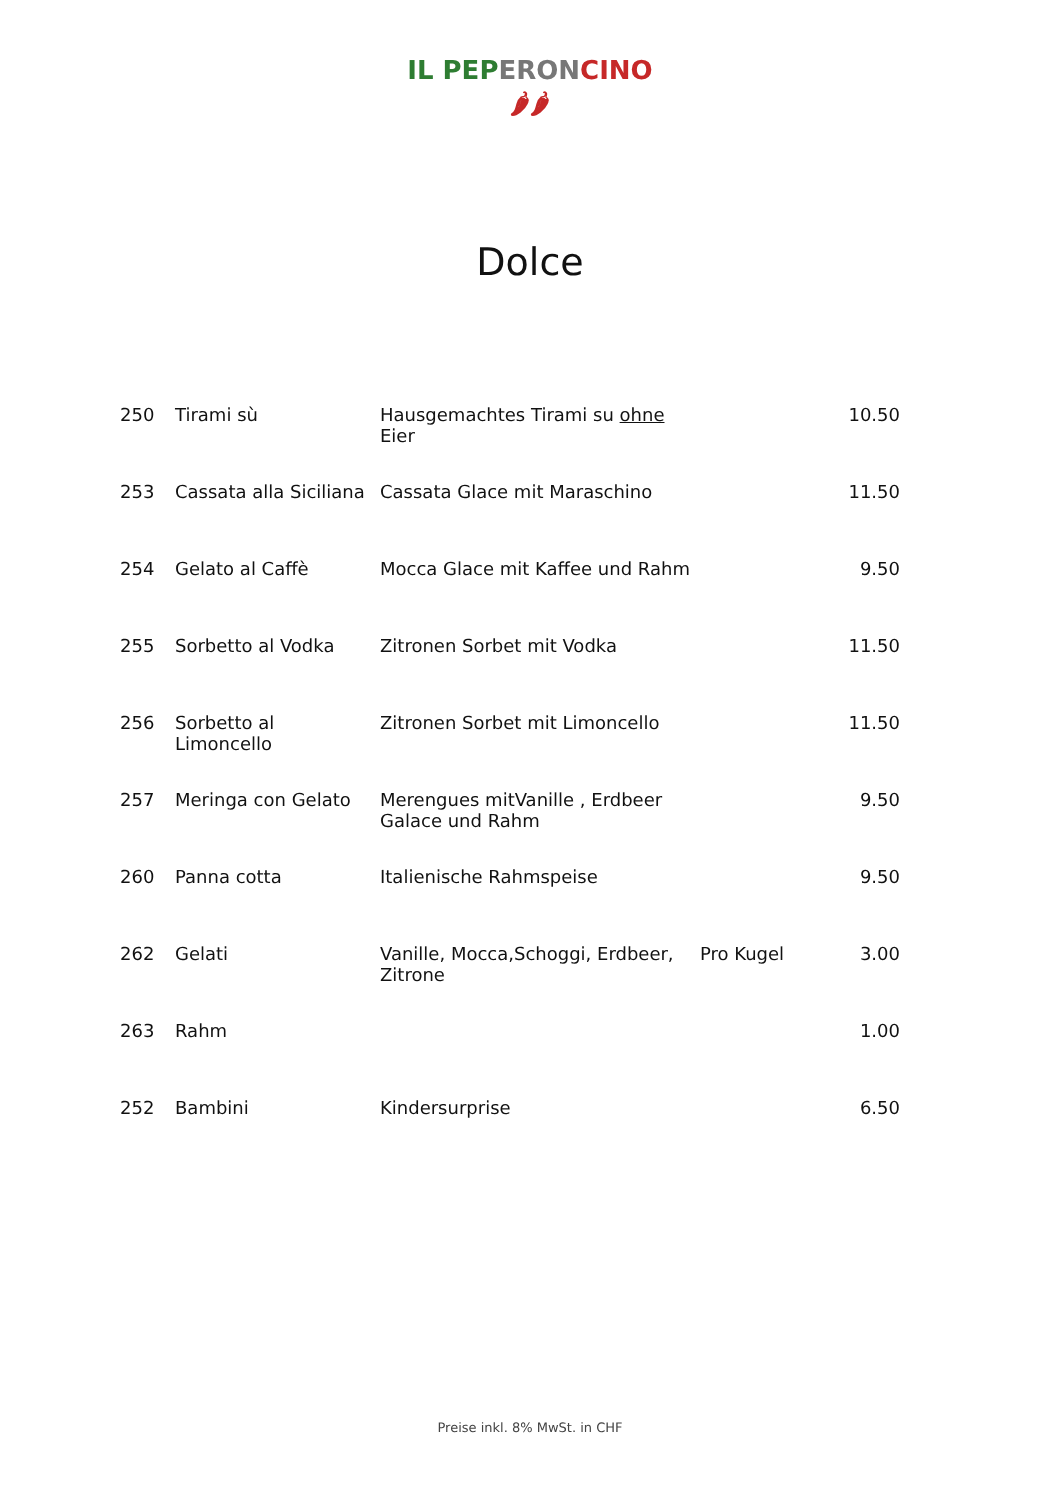IL PEP ERON CINO
🌶🌶
Dolce
| 250 | Tirami sù | Hausgemachtes Tirami su ohne Eier | | 10.50 |
| 253 | Cassata alla Siciliana | Cassata Glace mit Maraschino | | 11.50 |
| 254 | Gelato al Caffè | Mocca Glace mit Kaffee und Rahm | | 9.50 |
| 255 | Sorbetto al Vodka | Zitronen Sorbet mit Vodka | | 11.50 |
| 256 | Sorbetto al Limoncello | Zitronen Sorbet mit Limoncello | | 11.50 |
| 257 | Meringa con Gelato | Merengues mitVanille , Erdbeer Galace und Rahm | | 9.50 |
| 260 | Panna cotta | Italienische Rahmspeise | | 9.50 |
| 262 | Gelati | Vanille, Mocca,Schoggi, Erdbeer, Zitrone | Pro Kugel | 3.00 |
| 263 | Rahm | | | 1.00 |
| 252 | Bambini | Kindersurprise | | 6.50 |
Preise inkl. 8% MwSt. in CHF